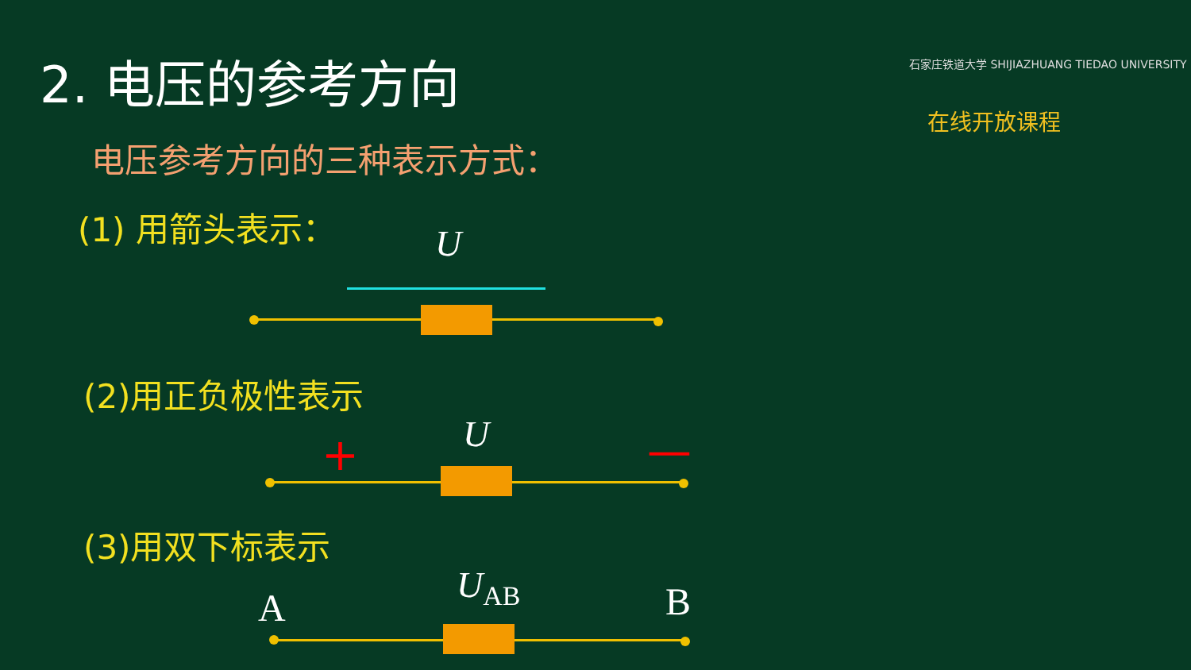2. 电压的参考方向
石家庄铁道大学 SHIJIAZHUANG TIEDAO UNIVERSITY
在线开放课程
电压参考方向的三种表示方式：
(1) 用箭头表示： U
(2)用正负极性表示
U
+ —
(3)用双下标表示
A
U<sub>AB</sub> B